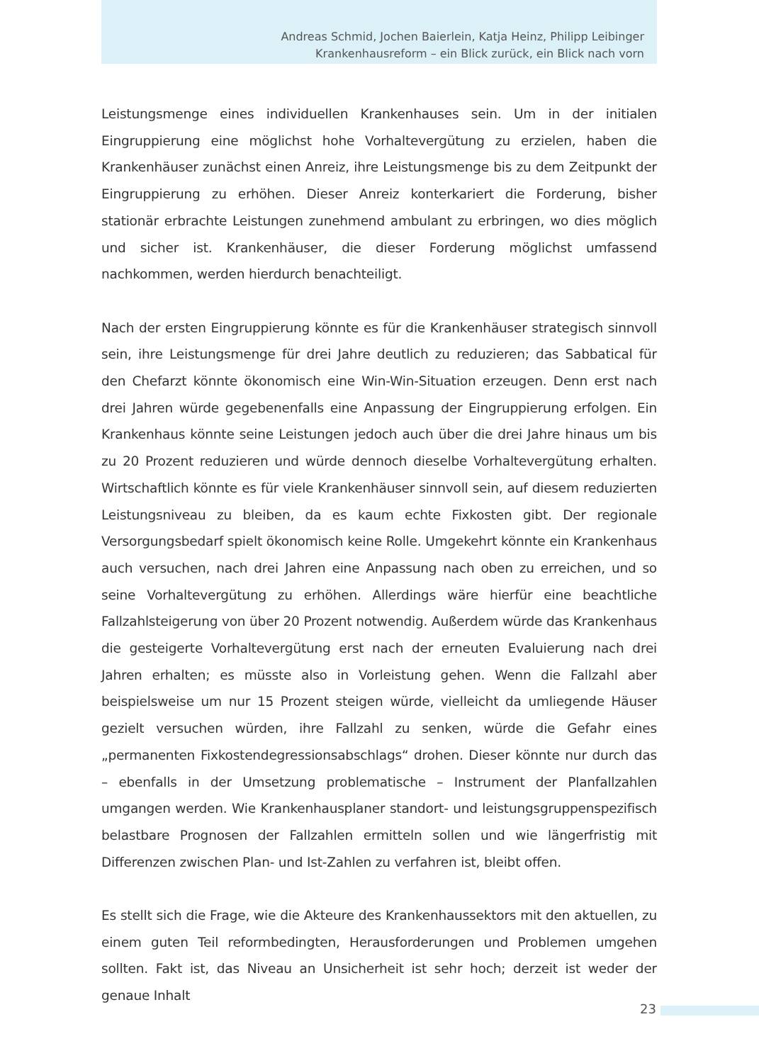Andreas Schmid, Jochen Baierlein, Katja Heinz, Philipp Leibinger
Krankenhausreform – ein Blick zurück, ein Blick nach vorn
Leistungsmenge eines individuellen Krankenhauses sein. Um in der initialen Eingruppierung eine möglichst hohe Vorhaltevergütung zu erzielen, haben die Krankenhäuser zunächst einen Anreiz, ihre Leistungsmenge bis zu dem Zeitpunkt der Eingruppierung zu erhöhen. Dieser Anreiz konterkariert die Forderung, bisher stationär erbrachte Leistungen zunehmend ambulant zu erbringen, wo dies möglich und sicher ist. Krankenhäuser, die dieser Forderung möglichst umfassend nachkommen, werden hierdurch benachteiligt.
Nach der ersten Eingruppierung könnte es für die Krankenhäuser strategisch sinnvoll sein, ihre Leistungsmenge für drei Jahre deutlich zu reduzieren; das Sabbatical für den Chefarzt könnte ökonomisch eine Win-Win-Situation erzeugen. Denn erst nach drei Jahren würde gegebenenfalls eine Anpassung der Eingruppierung erfolgen. Ein Krankenhaus könnte seine Leistungen jedoch auch über die drei Jahre hinaus um bis zu 20 Prozent reduzieren und würde dennoch dieselbe Vorhaltevergütung erhalten. Wirtschaftlich könnte es für viele Krankenhäuser sinnvoll sein, auf diesem reduzierten Leistungsniveau zu bleiben, da es kaum echte Fixkosten gibt. Der regionale Versorgungsbedarf spielt ökonomisch keine Rolle. Umgekehrt könnte ein Krankenhaus auch versuchen, nach drei Jahren eine Anpassung nach oben zu erreichen, und so seine Vorhaltevergütung zu erhöhen. Allerdings wäre hierfür eine beachtliche Fallzahlsteigerung von über 20 Prozent notwendig. Außerdem würde das Krankenhaus die gesteigerte Vorhaltevergütung erst nach der erneuten Evaluierung nach drei Jahren erhalten; es müsste also in Vorleistung gehen. Wenn die Fallzahl aber beispielsweise um nur 15 Prozent steigen würde, vielleicht da umliegende Häuser gezielt versuchen würden, ihre Fallzahl zu senken, würde die Gefahr eines „permanenten Fixkostendegressionsabschlags“ drohen. Dieser könnte nur durch das – ebenfalls in der Umsetzung problematische – Instrument der Planfallzahlen umgangen werden. Wie Krankenhausplaner standort- und leistungsgruppenspezifisch belastbare Prognosen der Fallzahlen ermitteln sollen und wie längerfristig mit Differenzen zwischen Plan- und Ist-Zahlen zu verfahren ist, bleibt offen.
Es stellt sich die Frage, wie die Akteure des Krankenhaussektors mit den aktuellen, zu einem guten Teil reformbedingten, Herausforderungen und Problemen umgehen sollten. Fakt ist, das Niveau an Unsicherheit ist sehr hoch; derzeit ist weder der genaue Inhalt
23